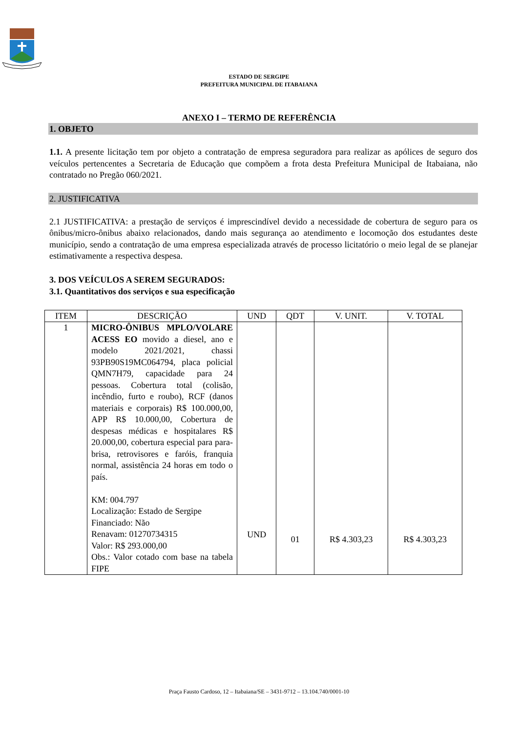ESTADO DE SERGIPE
PREFEITURA MUNICIPAL DE ITABAIANA
ANEXO I – TERMO DE REFERÊNCIA
1. OBJETO
1.1. A presente licitação tem por objeto a contratação de empresa seguradora para realizar as apólices de seguro dos veículos pertencentes a Secretaria de Educação que compõem a frota desta Prefeitura Municipal de Itabaiana, não contratado no Pregão 060/2021.
2. JUSTIFICATIVA
2.1 JUSTIFICATIVA: a prestação de serviços é imprescindível devido a necessidade de cobertura de seguro para os ônibus/micro-ônibus abaixo relacionados, dando mais segurança ao atendimento e locomoção dos estudantes deste município, sendo a contratação de uma empresa especializada através de processo licitatório o meio legal de se planejar estimativamente a respectiva despesa.
3. DOS VEÍCULOS A SEREM SEGURADOS:
3.1. Quantitativos dos serviços e sua especificação
| ITEM | DESCRIÇÃO | UND | QDT | V. UNIT. | V. TOTAL |
| --- | --- | --- | --- | --- | --- |
| 1 | MICRO-ÔNIBUS MPLO/VOLARE ACESS EO movido a diesel, ano e modelo 2021/2021, chassi 93PB90S19MC064794, placa policial QMN7H79, capacidade para 24 pessoas. Cobertura total (colisão, incêndio, furto e roubo), RCF (danos materiais e corporais) R$ 100.000,00, APP R$ 10.000,00, Cobertura de despesas médicas e hospitalares R$ 20.000,00, cobertura especial para para-brisa, retrovisores e faróis, franquia normal, assistência 24 horas em todo o país. KM: 004.797 Localização: Estado de Sergipe Financiado: Não Renavam: 01270734315 Valor: R$ 293.000,00 Obs.: Valor cotado com base na tabela FIPE | UND | 01 | R$ 4.303,23 | R$ 4.303,23 |
Praça Fausto Cardoso, 12 – Itabaiana/SE – 3431-9712 – 13.104.740/0001-10